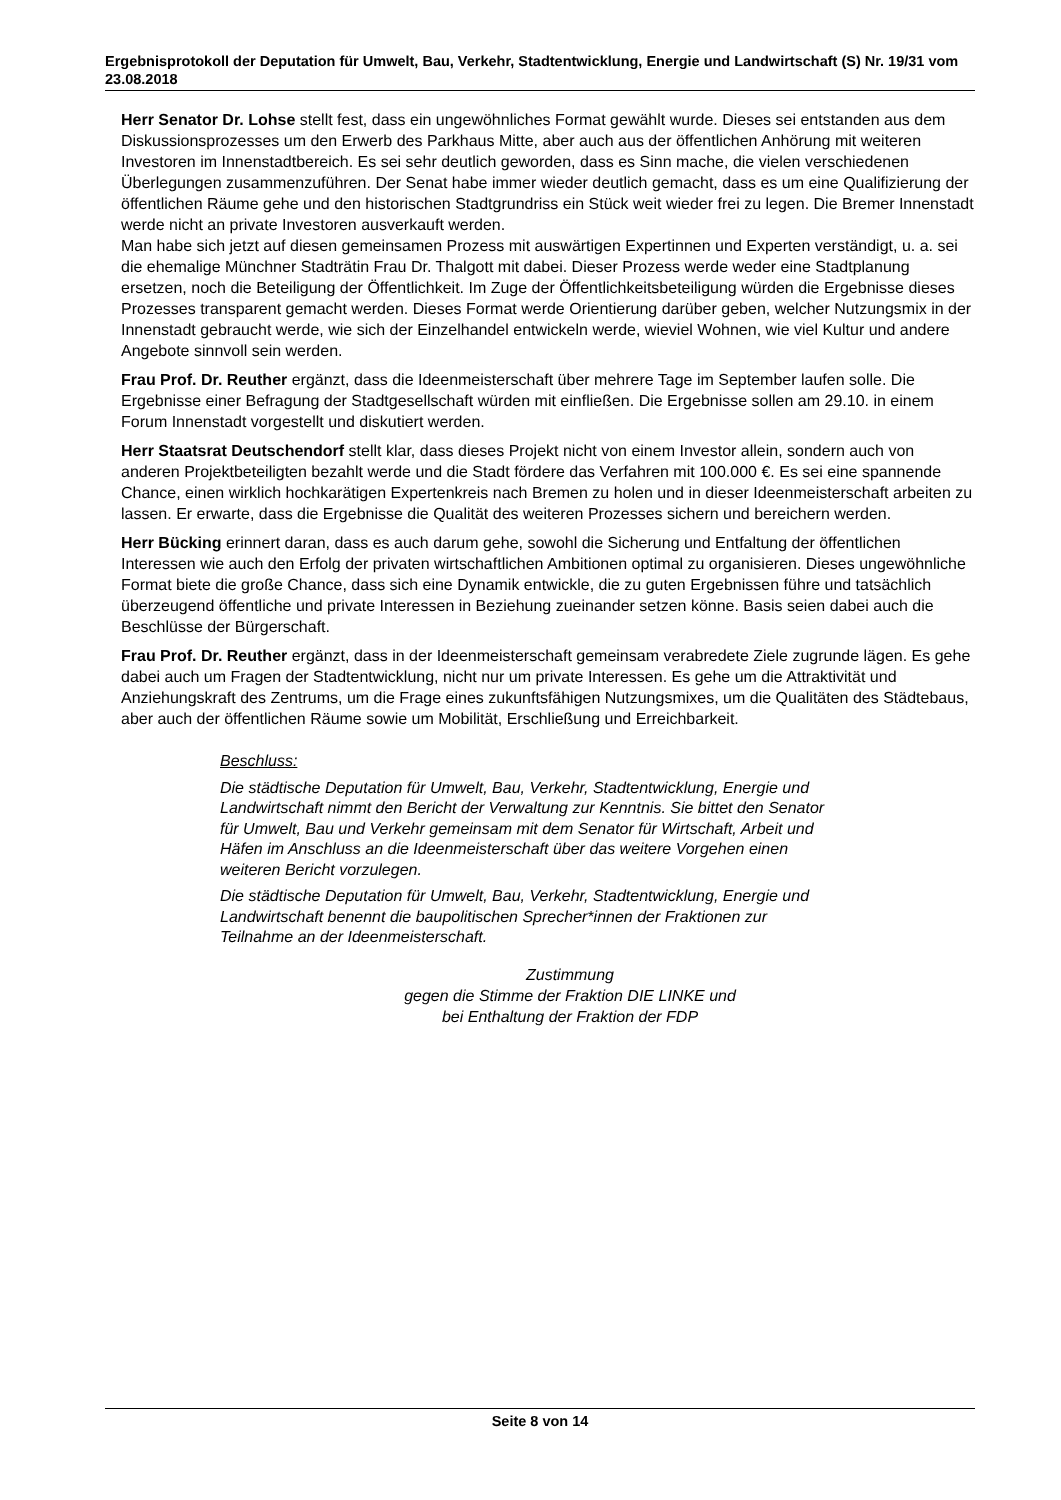Ergebnisprotokoll der Deputation für Umwelt, Bau, Verkehr, Stadtentwicklung, Energie und Landwirtschaft (S) Nr. 19/31 vom 23.08.2018
Herr Senator Dr. Lohse stellt fest, dass ein ungewöhnliches Format gewählt wurde. Dieses sei entstanden aus dem Diskussionsprozesses um den Erwerb des Parkhaus Mitte, aber auch aus der öffentlichen Anhörung mit weiteren Investoren im Innenstadtbereich. Es sei sehr deutlich geworden, dass es Sinn mache, die vielen verschiedenen Überlegungen zusammenzuführen. Der Senat habe immer wieder deutlich gemacht, dass es um eine Qualifizierung der öffentlichen Räume gehe und den historischen Stadtgrundriss ein Stück weit wieder frei zu legen. Die Bremer Innenstadt werde nicht an private Investoren ausverkauft werden.
Man habe sich jetzt auf diesen gemeinsamen Prozess mit auswärtigen Expertinnen und Experten verständigt, u. a. sei die ehemalige Münchner Stadträtin Frau Dr. Thalgott mit dabei. Dieser Prozess werde weder eine Stadtplanung ersetzen, noch die Beteiligung der Öffentlichkeit. Im Zuge der Öffentlichkeitsbeteiligung würden die Ergebnisse dieses Prozesses transparent gemacht werden. Dieses Format werde Orientierung darüber geben, welcher Nutzungsmix in der Innenstadt gebraucht werde, wie sich der Einzelhandel entwickeln werde, wieviel Wohnen, wie viel Kultur und andere Angebote sinnvoll sein werden.
Frau Prof. Dr. Reuther ergänzt, dass die Ideenmeisterschaft über mehrere Tage im September laufen solle. Die Ergebnisse einer Befragung der Stadtgesellschaft würden mit einfließen. Die Ergebnisse sollen am 29.10. in einem Forum Innenstadt vorgestellt und diskutiert werden.
Herr Staatsrat Deutschendorf stellt klar, dass dieses Projekt nicht von einem Investor allein, sondern auch von anderen Projektbeteiligten bezahlt werde und die Stadt fördere das Verfahren mit 100.000 €. Es sei eine spannende Chance, einen wirklich hochkarätigen Expertenkreis nach Bremen zu holen und in dieser Ideenmeisterschaft arbeiten zu lassen. Er erwarte, dass die Ergebnisse die Qualität des weiteren Prozesses sichern und bereichern werden.
Herr Bücking erinnert daran, dass es auch darum gehe, sowohl die Sicherung und Entfaltung der öffentlichen Interessen wie auch den Erfolg der privaten wirtschaftlichen Ambitionen optimal zu organisieren. Dieses ungewöhnliche Format biete die große Chance, dass sich eine Dynamik entwickle, die zu guten Ergebnissen führe und tatsächlich überzeugend öffentliche und private Interessen in Beziehung zueinander setzen könne. Basis seien dabei auch die Beschlüsse der Bürgerschaft.
Frau Prof. Dr. Reuther ergänzt, dass in der Ideenmeisterschaft gemeinsam verabredete Ziele zugrunde lägen. Es gehe dabei auch um Fragen der Stadtentwicklung, nicht nur um private Interessen. Es gehe um die Attraktivität und Anziehungskraft des Zentrums, um die Frage eines zukunftsfähigen Nutzungsmixes, um die Qualitäten des Städtebaus, aber auch der öffentlichen Räume sowie um Mobilität, Erschließung und Erreichbarkeit.
Beschluss:
Die städtische Deputation für Umwelt, Bau, Verkehr, Stadtentwicklung, Energie und Landwirtschaft nimmt den Bericht der Verwaltung zur Kenntnis. Sie bittet den Senator für Umwelt, Bau und Verkehr gemeinsam mit dem Senator für Wirtschaft, Arbeit und Häfen im Anschluss an die Ideenmeisterschaft über das weitere Vorgehen einen weiteren Bericht vorzulegen.
Die städtische Deputation für Umwelt, Bau, Verkehr, Stadtentwicklung, Energie und Landwirtschaft benennt die baupolitischen Sprecher*innen der Fraktionen zur Teilnahme an der Ideenmeisterschaft.
Zustimmung
gegen die Stimme der Fraktion DIE LINKE und
bei Enthaltung der Fraktion der FDP
Seite 8 von 14